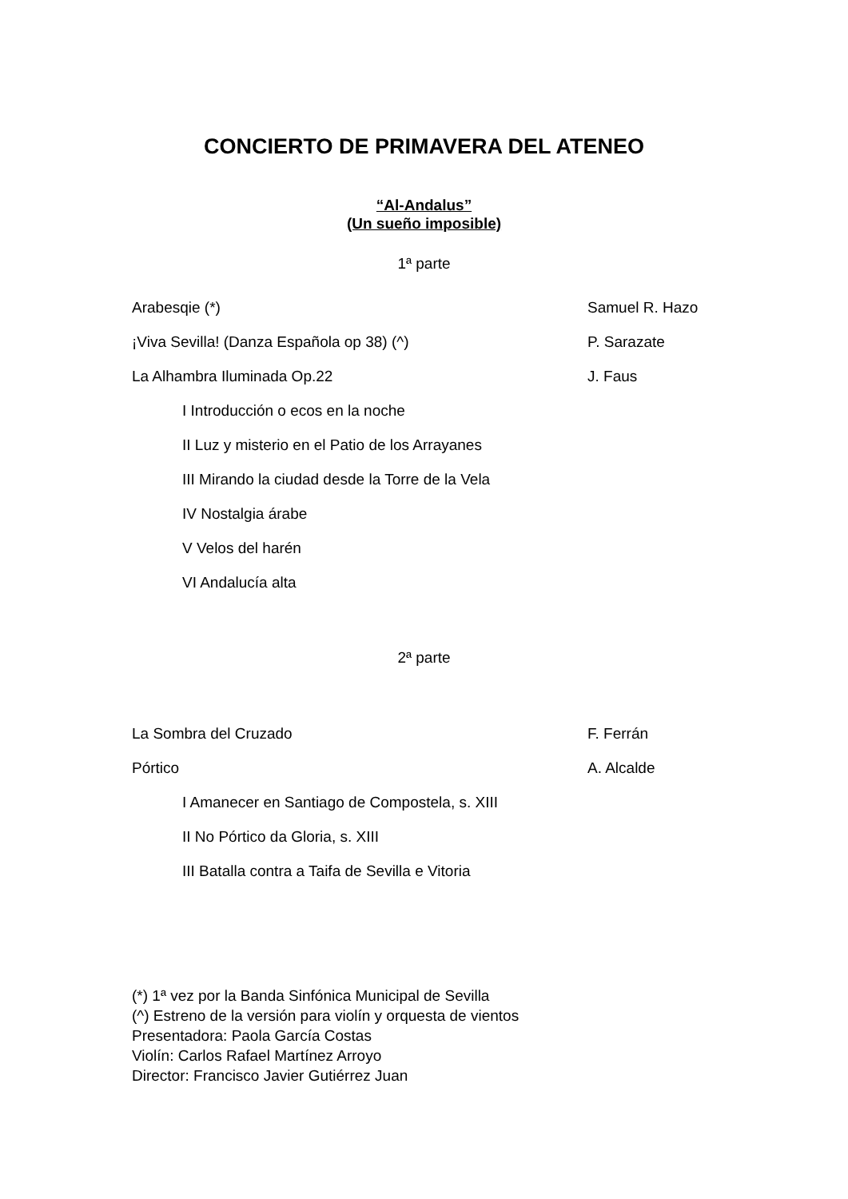CONCIERTO DE PRIMAVERA DEL ATENEO
“Al-Andalus”
(Un sueño imposible)
1ª parte
Arabesqie (*) Samuel R. Hazo
¡Viva Sevilla! (Danza Española op 38) (^) P. Sarazate
La Alhambra Iluminada Op.22 J. Faus
I Introducción o ecos en la noche
II Luz y misterio en el Patio de los Arrayanes
III Mirando la ciudad desde la Torre de la Vela
IV Nostalgia árabe
V Velos del harén
VI Andalucía alta
2ª parte
La Sombra del Cruzado F. Ferrán
Pórtico A. Alcalde
I Amanecer en Santiago de Compostela, s. XIII
II No Pórtico da Gloria, s. XIII
III Batalla contra a Taifa de Sevilla e Vitoria
(*) 1ª vez por la Banda Sinfónica Municipal de Sevilla
(^) Estreno de la versión para violín y orquesta de vientos
Presentadora: Paola García Costas
Violín: Carlos Rafael Martínez Arroyo
Director: Francisco Javier Gutiérrez Juan